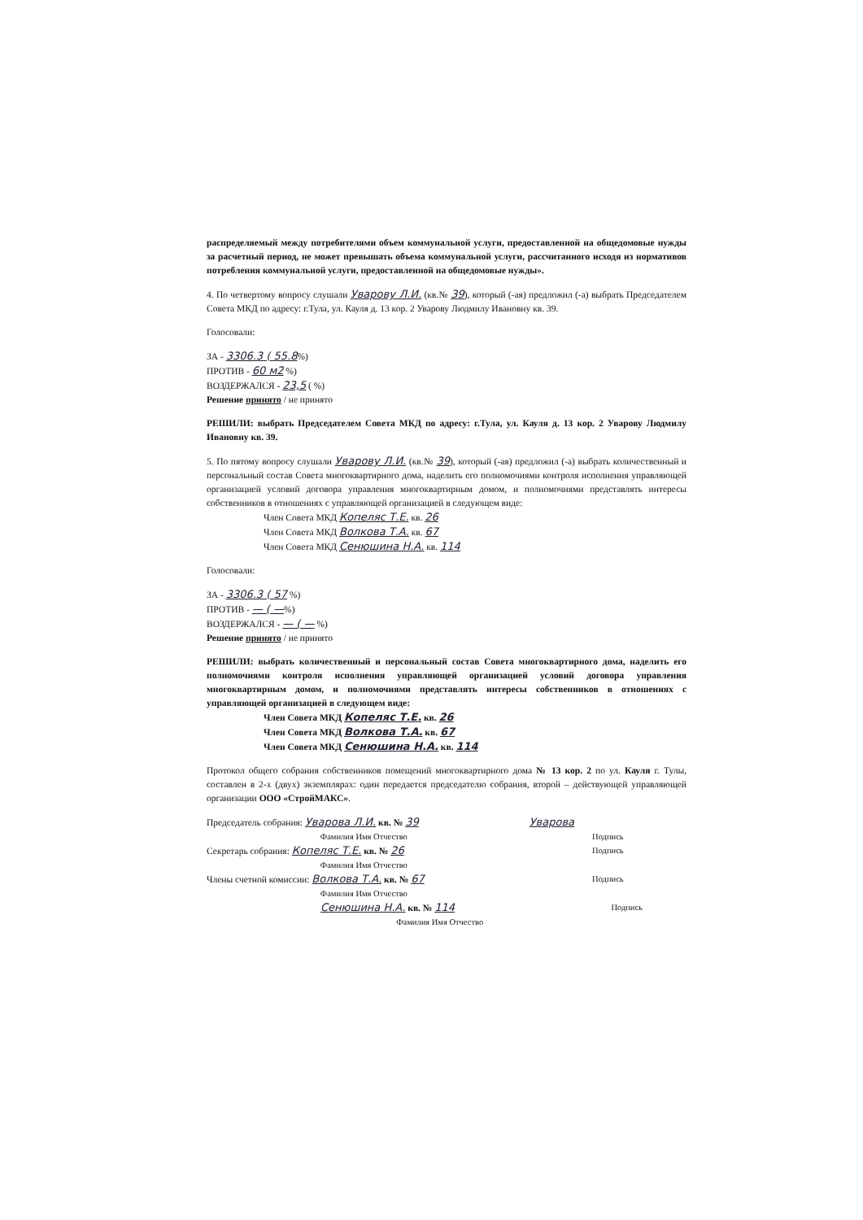распределяемый между потребителями объем коммунальной услуги, предоставленной на общедомовые нужды за расчетный период, не может превышать объема коммунальной услуги, рассчитанного исходя из нормативов потребления коммунальной услуги, предоставленной на общедомовые нужды».
4. По четвертому вопросу слушали Уварову Л.И. (кв.№ 39), который (-ая) предложил (-а) выбрать Председателем Совета МКД по адресу: г.Тула, ул. Кауля д. 13 кор. 2 Уварову Людмилу Ивановну кв. 39.
Голосовали:
ЗА - 3306.3 ( 55.8%)
ПРОТИВ - 60 м2 %)
ВОЗДЕРЖАЛСЯ - 23,5 ( %)
Решение принято / не принято
РЕШИЛИ: выбрать Председателем Совета МКД по адресу: г.Тула, ул. Кауля д. 13 кор. 2 Уварову Людмилу Ивановну кв. 39.
5. По пятому вопросу слушали Уварову Л.И. (кв.№ 39), который (-ая) предложил (-а) выбрать количественный и персональный состав Совета многоквартирного дома, наделить его полномочиями контроля исполнения управляющей организацией условий договора управления многоквартирным домом, и полномочиями представлять интересы собственников в отношениях с управляющей организацией в следующем виде:
Член Совета МКД Копеляс Т.Е. кв. 26
Член Совета МКД Волкова Т.А. кв. 67
Член Совета МКД Сенюшина Н.А. кв. 114
Голосовали:
ЗА - 3306.3 ( 57 %)
ПРОТИВ - — ( —%)
ВОЗДЕРЖАЛСЯ - — ( — %)
Решение принято / не принято
РЕШИЛИ: выбрать количественный и персональный состав Совета многоквартирного дома, наделить его полномочиями контроля исполнения управляющей организацией условий договора управления многоквартирным домом, и полномочиями представлять интересы собственников в отношениях с управляющей организацией в следующем виде:
Член Совета МКД Копеляс Т.Е. кв. 26
Член Совета МКД Волкова Т.А. кв. 67
Член Совета МКД Сенюшина Н.А. кв. 114
Протокол общего собрания собственников помещений многоквартирного дома № 13 кор. 2 по ул. Кауля г. Тулы, составлен в 2-х (двух) экземплярах: один передается председателю собрания, второй – действующей управляющей организации ООО «СтройМАКС».
Председатель собрания: Уварова Л.И. кв. № 39
Фамилия Имя Отчество
Уварова
Подпись
Секретарь собрания: Копеляс Т.Е. кв. № 26
Фамилия Имя Отчество
Подпись
Члены счетной комиссии: Волкова Т.А. кв. № 67
Фамилия Имя Отчество
Подпись
Сенюшина Н.А. кв. № 114
Фамилия Имя Отчество
Подпись